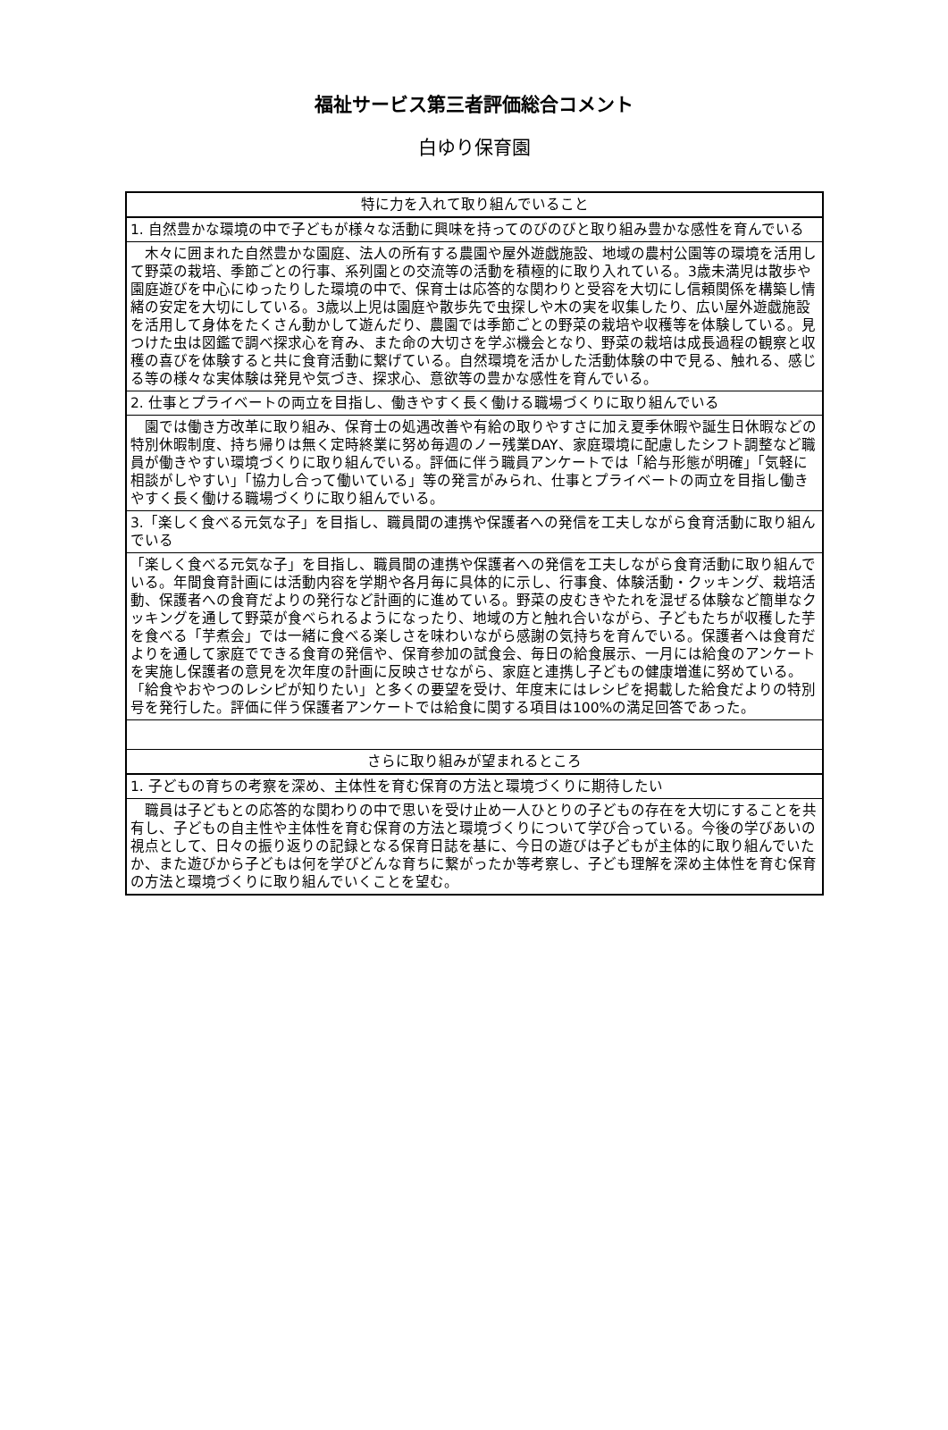福祉サービス第三者評価総合コメント
白ゆり保育園
| 特に力を入れて取り組んでいること |
| --- |
| 1. 自然豊かな環境の中で子どもが様々な活動に興味を持ってのびのびと取り組み豊かな感性を育んでいる |
| 木々に囲まれた自然豊かな園庭、法人の所有する農園や屋外遊戯施設、地域の農村公園等の環境を活用して野菜の栽培、季節ごとの行事、系列園との交流等の活動を積極的に取り入れている。3歳未満児は散歩や園庭遊びを中心にゆったりした環境の中で、保育士は応答的な関わりと受容を大切にし信頼関係を構築し情緒の安定を大切にしている。3歳以上児は園庭や散歩先で虫探しや木の実を収集したり、広い屋外遊戯施設を活用して身体をたくさん動かして遊んだり、農園では季節ごとの野菜の栽培や収穫等を体験している。見つけた虫は図鑑で調べ探求心を育み、また命の大切さを学ぶ機会となり、野菜の栽培は成長過程の観察と収穫の喜びを体験すると共に食育活動に繋げている。自然環境を活かした活動体験の中で見る、触れる、感じる等の様々な実体験は発見や気づき、探求心、意欲等の豊かな感性を育んでいる。 |
| 2. 仕事とプライベートの両立を目指し、働きやすく長く働ける職場づくりに取り組んでいる |
| 園では働き方改革に取り組み、保育士の処遇改善や有給の取りやすさに加え夏季休暇や誕生日休暇などの特別休暇制度、持ち帰りは無く定時終業に努め毎週のノー残業DAY、家庭環境に配慮したシフト調整など職員が働きやすい環境づくりに取り組んでいる。評価に伴う職員アンケートでは「給与形態が明確」「気軽に相談がしやすい」「協力し合って働いている」等の発言がみられ、仕事とプライベートの両立を目指し働きやすく長く働ける職場づくりに取り組んでいる。 |
| 3.「楽しく食べる元気な子」を目指し、職員間の連携や保護者への発信を工夫しながら食育活動に取り組んでいる |
| 「楽しく食べる元気な子」を目指し、職員間の連携や保護者への発信を工夫しながら食育活動に取り組んでいる。年間食育計画には活動内容を学期や各月毎に具体的に示し、行事食、体験活動・クッキング、栽培活動、保護者への食育だよりの発行など計画的に進めている。野菜の皮むきやたれを混ぜる体験など簡単なクッキングを通して野菜が食べられるようになったり、地域の方と触れ合いながら、子どもたちが収穫した芋を食べる「芋煮会」では一緒に食べる楽しさを味わいながら感謝の気持ちを育んでいる。保護者へは食育だよりを通して家庭でできる食育の発信や、保育参加の試食会、毎日の給食展示、一月には給食のアンケートを実施し保護者の意見を次年度の計画に反映させながら、家庭と連携し子どもの健康増進に努めている。「給食やおやつのレシピが知りたい」と多くの要望を受け、年度末にはレシピを掲載した給食だよりの特別号を発行した。評価に伴う保護者アンケートでは給食に関する項目は100%の満足回答であった。 |
| さらに取り組みが望まれるところ |
| 1. 子どもの育ちの考察を深め、主体性を育む保育の方法と環境づくりに期待したい |
| 職員は子どもとの応答的な関わりの中で思いを受け止め一人ひとりの子どもの存在を大切にすることを共有し、子どもの自主性や主体性を育む保育の方法と環境づくりについて学び合っている。今後の学びあいの視点として、日々の振り返りの記録となる保育日誌を基に、今日の遊びは子どもが主体的に取り組んでいたか、また遊びから子どもは何を学びどんな育ちに繋がったか等考察し、子ども理解を深め主体性を育む保育の方法と環境づくりに取り組んでいくことを望む。 |